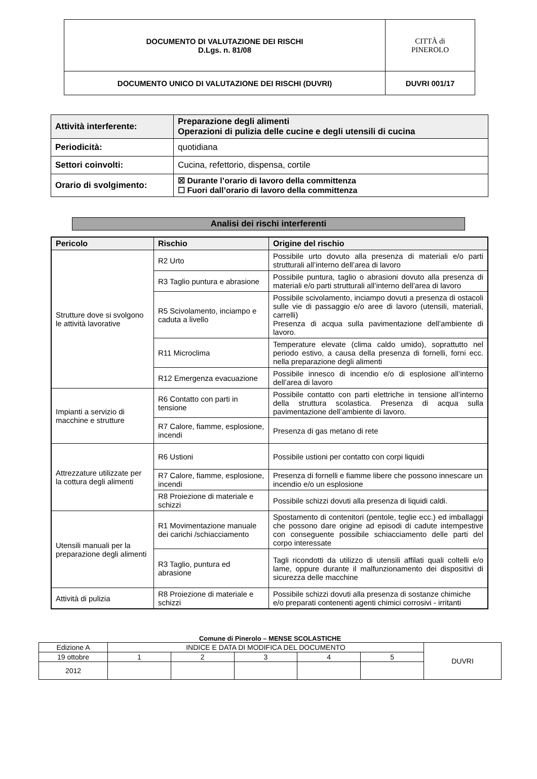| DOCUMENTO DI VALUTAZIONE DEI RISCHI D.Lgs. n. 81/08 | CITTÀ di PINEROLO |
| DOCUMENTO UNICO DI VALUTAZIONE DEI RISCHI (DUVRI) | DUVRI 001/17 |
| Attività interferente: | Preparazione degli alimenti Operazioni di pulizia delle cucine e degli utensili di cucina |
| Periodicità: | quotidiana |
| Settori coinvolti: | Cucina, refettorio, dispensa, cortile |
| Orario di svolgimento: | ☒ Durante l’orario di lavoro della committenza ☐ Fuori dall’orario di lavoro della committenza |
Analisi dei rischi interferenti
| Pericolo | Rischio | Origine del rischio |
| --- | --- | --- |
| Strutture dove si svolgono le attività lavorative | R2 Urto | Possibile urto dovuto alla presenza di materiali e/o parti strutturali all’interno dell’area di lavoro |
| | R3 Taglio puntura e abrasione | Possibile puntura, taglio o abrasioni dovuto alla presenza di materiali e/o parti strutturali all’interno dell’area di lavoro |
| | R5 Scivolamento, inciampo e caduta a livello | Possibile scivolamento, inciampo dovuti a presenza di ostacoli sulle vie di passaggio e/o aree di lavoro (utensili, materiali, carrelli) Presenza di acqua sulla pavimentazione dell’ambiente di lavoro. |
| | R11 Microclima | Temperature elevate (clima caldo umido), soprattutto nel periodo estivo, a causa della presenza di fornelli, forni ecc. nella preparazione degli alimenti |
| | R12 Emergenza evacuazione | Possibile innesco di incendio e/o di esplosione all’interno dell’area di lavoro |
| Impianti a servizio di macchine e strutture | R6 Contatto con parti in tensione | Possibile contatto con parti elettriche in tensione all’interno della struttura scolastica. Presenza di acqua sulla pavimentazione dell’ambiente di lavoro. |
| | R7 Calore, fiamme, esplosione, incendi | Presenza di gas metano di rete |
| Attrezzature utilizzate per la cottura degli alimenti | R6 Ustioni | Possibile ustioni per contatto con corpi liquidi |
| | R7 Calore, fiamme, esplosione, incendi | Presenza di fornelli e fiamme libere che possono innescare un incendio e/o un esplosione |
| | R8 Proiezione di materiale e schizzi | Possibile schizzi dovuti alla presenza di liquidi caldi. |
| Utensili manuali per la preparazione degli alimenti | R1 Movimentazione manuale dei carichi /schiacciamento | Spostamento di contenitori (pentole, teglie ecc.) ed imballaggi che possono dare origine ad episodi di cadute intempestive con conseguente possibile schiacciamento delle parti del corpo interessate |
| | R3 Taglio, puntura ed abrasione | Tagli ricondotti da utilizzo di utensili affilati quali coltelli e/o lame, oppure durante il malfunzionamento dei dispositivi di sicurezza delle macchine |
| Attività di pulizia | R8 Proiezione di materiale e schizzi | Possibile schizzi dovuti alla presenza di sostanze chimiche e/o preparati contenenti agenti chimici corrosivi - irritanti |
Comune di Pinerolo – MENSE SCOLASTICHE
| Edizione A | INDICE E DATA DI MODIFICA DEL DOCUMENTO | | | | | DUVRI |
| 19 ottobre | 1 | 2 | 3 | 4 | 5 | |
| 2012 | | | | | | |